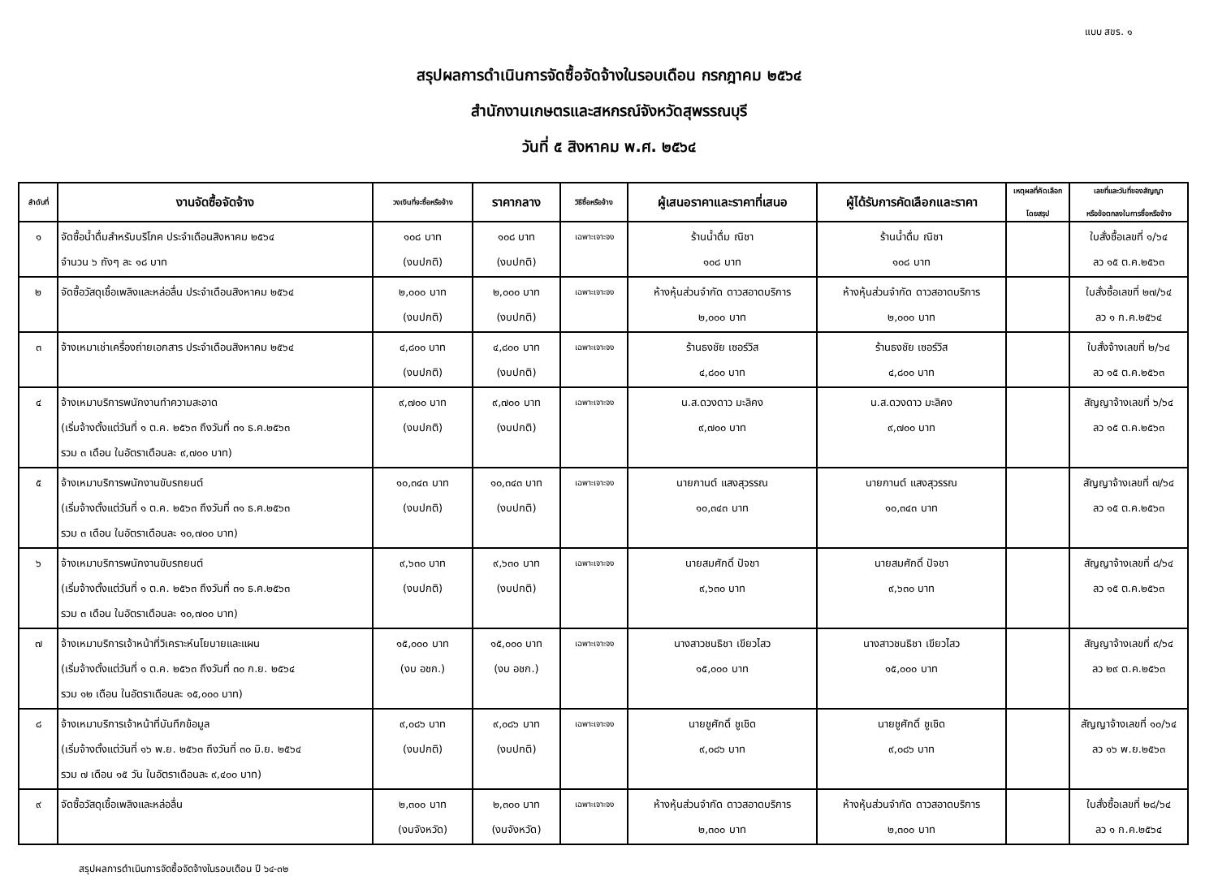แบบ สขร. ๑
สรุปผลการดำเนินการจัดซื้อจัดจ้างในรอบเดือน กรกฎาคม ๒๕๖๔
สำนักงานเกษตรและสหกรณ์จังหวัดสุพรรณบุรี
วันที่ ๕ สิงหาคม พ.ศ. ๒๕๖๔
| ลำดับที่ | งานจัดซื้อจัดจ้าง | วงเงินที่จะซื้อหรือจ้าง | ราคากลาง | วิธีซื้อหรือจ้าง | ผู้เสนอราคาและราคาที่เสนอ | ผู้ได้รับการคัดเลือกและราคา | เหตุผลที่คัดเลือก โดยสรุป | เลขที่และวันที่ของสัญญา หรือข้อตกลงในการซื้อหรือจ้าง |
| --- | --- | --- | --- | --- | --- | --- | --- | --- |
| ๑ | จัดซื้อน้ำดื่มสำหรับบริโภค ประจำเดือนสิงหาคม ๒๕๖๔ จำนวน ๖ ถังๆ ละ ๑๘ บาท | ๑๐๘ บาท (งบปกติ) | ๑๐๘ บาท (งบปกติ) | เฉพาะเจาะจง | ร้านน้ำดื่ม ณิชา ๑๐๘ บาท | ร้านน้ำดื่ม ณิชา ๑๐๘ บาท | | ใบสั่งซื้อเลขที่ ๑/๖๔ ลว ๑๕ ต.ค.๒๕๖๓ |
| ๒ | จัดซื้อวัสดุเชื้อเพลิงและหล่อลื่น ประจำเดือนสิงหาคม ๒๕๖๔ | ๒,๐๐๐ บาท (งบปกติ) | ๒,๐๐๐ บาท (งบปกติ) | เฉพาะเจาะจง | ห้างหุ้นส่วนจำกัด ดาวสอาดบริการ ๒,๐๐๐ บาท | ห้างหุ้นส่วนจำกัด ดาวสอาดบริการ ๒,๐๐๐ บาท | | ใบสั่งซื้อเลขที่ ๒๗/๖๔ ลว ๑ ก.ค.๒๕๖๔ |
| ๓ | จ้างเหมาเช่าเครื่องถ่ายเอกสาร ประจำเดือนสิงหาคม ๒๕๖๔ | ๔,๘๐๐ บาท (งบปกติ) | ๔,๘๐๐ บาท (งบปกติ) | เฉพาะเจาะจง | ร้านธงชัย เซอร์วิส ๔,๘๐๐ บาท | ร้านธงชัย เซอร์วิส ๔,๘๐๐ บาท | | ใบสั่งจ้างเลขที่ ๒/๖๔ ลว ๑๕ ต.ค.๒๕๖๓ |
| ๔ | จ้างเหมาบริการพนักงานทำความสะอาด (เริ่มจ้างตั้งแต่วันที่ ๑ ต.ค. ๒๕๖๓ ถึงวันที่ ๓๑ ธ.ค.๒๕๖๓ รวม ๓ เดือน ในอัตราเดือนละ ๙,๗๐๐ บาท) | ๙,๗๐๐ บาท (งบปกติ) | ๙,๗๐๐ บาท (งบปกติ) | เฉพาะเจาะจง | น.ส.ดวงดาว มะลิคง ๙,๗๐๐ บาท | น.ส.ดวงดาว มะลิคง ๙,๗๐๐ บาท | | สัญญาจ้างเลขที่ ๖/๖๔ ลว ๑๕ ต.ค.๒๕๖๓ |
| ๕ | จ้างเหมาบริการพนักงานขับรถยนต์ (เริ่มจ้างตั้งแต่วันที่ ๑ ต.ค. ๒๕๖๓ ถึงวันที่ ๓๑ ธ.ค.๒๕๖๓ รวม ๓ เดือน ในอัตราเดือนละ ๑๐,๗๐๐ บาท) | ๑๐,๓๔๓ บาท (งบปกติ) | ๑๐,๓๔๓ บาท (งบปกติ) | เฉพาะเจาะจง | นายกานต์ แสงสุวรรณ ๑๐,๓๔๓ บาท | นายกานต์ แสงสุวรรณ ๑๐,๓๔๓ บาท | | สัญญาจ้างเลขที่ ๗/๖๔ ลว ๑๕ ต.ค.๒๕๖๓ |
| ๖ | จ้างเหมาบริการพนักงานขับรถยนต์ (เริ่มจ้างตั้งแต่วันที่ ๑ ต.ค. ๒๕๖๓ ถึงวันที่ ๓๑ ธ.ค.๒๕๖๓ รวม ๓ เดือน ในอัตราเดือนละ ๑๐,๗๐๐ บาท) | ๙,๖๓๐ บาท (งบปกติ) | ๙,๖๓๐ บาท (งบปกติ) | เฉพาะเจาะจง | นายสมศักดิ์ ปัจชา ๙,๖๓๐ บาท | นายสมศักดิ์ ปัจชา ๙,๖๓๐ บาท | | สัญญาจ้างเลขที่ ๘/๖๔ ลว ๑๕ ต.ค.๒๕๖๓ |
| ๗ | จ้างเหมาบริการเจ้าหน้าที่วิเคราะห์นโยบายและแผน (เริ่มจ้างตั้งแต่วันที่ ๑ ต.ค. ๒๕๖๓ ถึงวันที่ ๓๐ ก.ย. ๒๕๖๔ รวม ๑๒ เดือน ในอัตราเดือนละ ๑๕,๐๐๐ บาท) | ๑๕,๐๐๐ บาท (งบ อชก.) | ๑๕,๐๐๐ บาท (งบ อชก.) | เฉพาะเจาะจง | นางสาวชนธิชา เขียวไสว ๑๕,๐๐๐ บาท | นางสาวชนธิชา เขียวไสว ๑๕,๐๐๐ บาท | | สัญญาจ้างเลขที่ ๙/๖๔ ลว ๒๙ ต.ค.๒๕๖๓ |
| ๘ | จ้างเหมาบริการเจ้าหน้าที่บันทึกข้อมูล (เริ่มจ้างตั้งแต่วันที่ ๑๖ พ.ย. ๒๕๖๓ ถึงวันที่ ๓๐ มิ.ย. ๒๕๖๔ รวม ๗ เดือน ๑๕ วัน ในอัตราเดือนละ ๙,๔๐๐ บาท) | ๙,๐๘๖ บาท (งบปกติ) | ๙,๐๘๖ บาท (งบปกติ) | เฉพาะเจาะจง | นายชูศักดิ์ ชูเชิด ๙,๐๘๖ บาท | นายชูศักดิ์ ชูเชิด ๙,๐๘๖ บาท | | สัญญาจ้างเลขที่ ๑๐/๖๔ ลว ๑๖ พ.ย.๒๕๖๓ |
| ๙ | จัดซื้อวัสดุเชื้อเพลิงและหล่อลื่น | ๒,๓๐๐ บาท (งบจังหวัด) | ๒,๓๐๐ บาท (งบจังหวัด) | เฉพาะเจาะจง | ห้างหุ้นส่วนจำกัด ดาวสอาดบริการ ๒,๓๐๐ บาท | ห้างหุ้นส่วนจำกัด ดาวสอาดบริการ ๒,๓๐๐ บาท | | ใบสั่งซื้อเลขที่ ๒๘/๖๔ ลว ๑ ก.ค.๒๕๖๔ |
สรุปผลการดำเนินการจัดซื้อจัดจ้างในรอบเดือน ปี ๖๔-๓๒